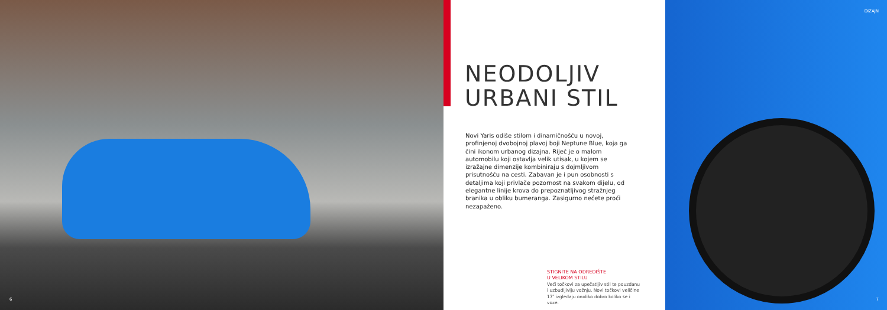6
NEODOLJIV
URBANI STIL
Novi Yaris odiše stilom i dinamičnošću u novoj, profinjenoj dvobojnoj plavoj boji Neptune Blue, koja ga čini ikonom urbanog dizajna. Riječ je o malom automobilu koji ostavlja velik utisak, u kojem se izražajne dimenzije kombiniraju s dojmljivom prisutnošću na cesti. Zabavan je i pun osobnosti s detaljima koji privlače pozornost na svakom dijelu, od elegantne linije krova do prepoznatljivog stražnjeg branika u obliku bumeranga. Zasigurno nećete proći nezapaženo.
STIGNITE NA ODREDIŠTE
U VELIKOM STILU
Veći točkovi za upečatljiv stil te pouzdanu i uzbudljiviju vožnju. Novi točkovi veličine 17″ izgledaju onoliko dobro koliko se i voze.
DIZAJN
7